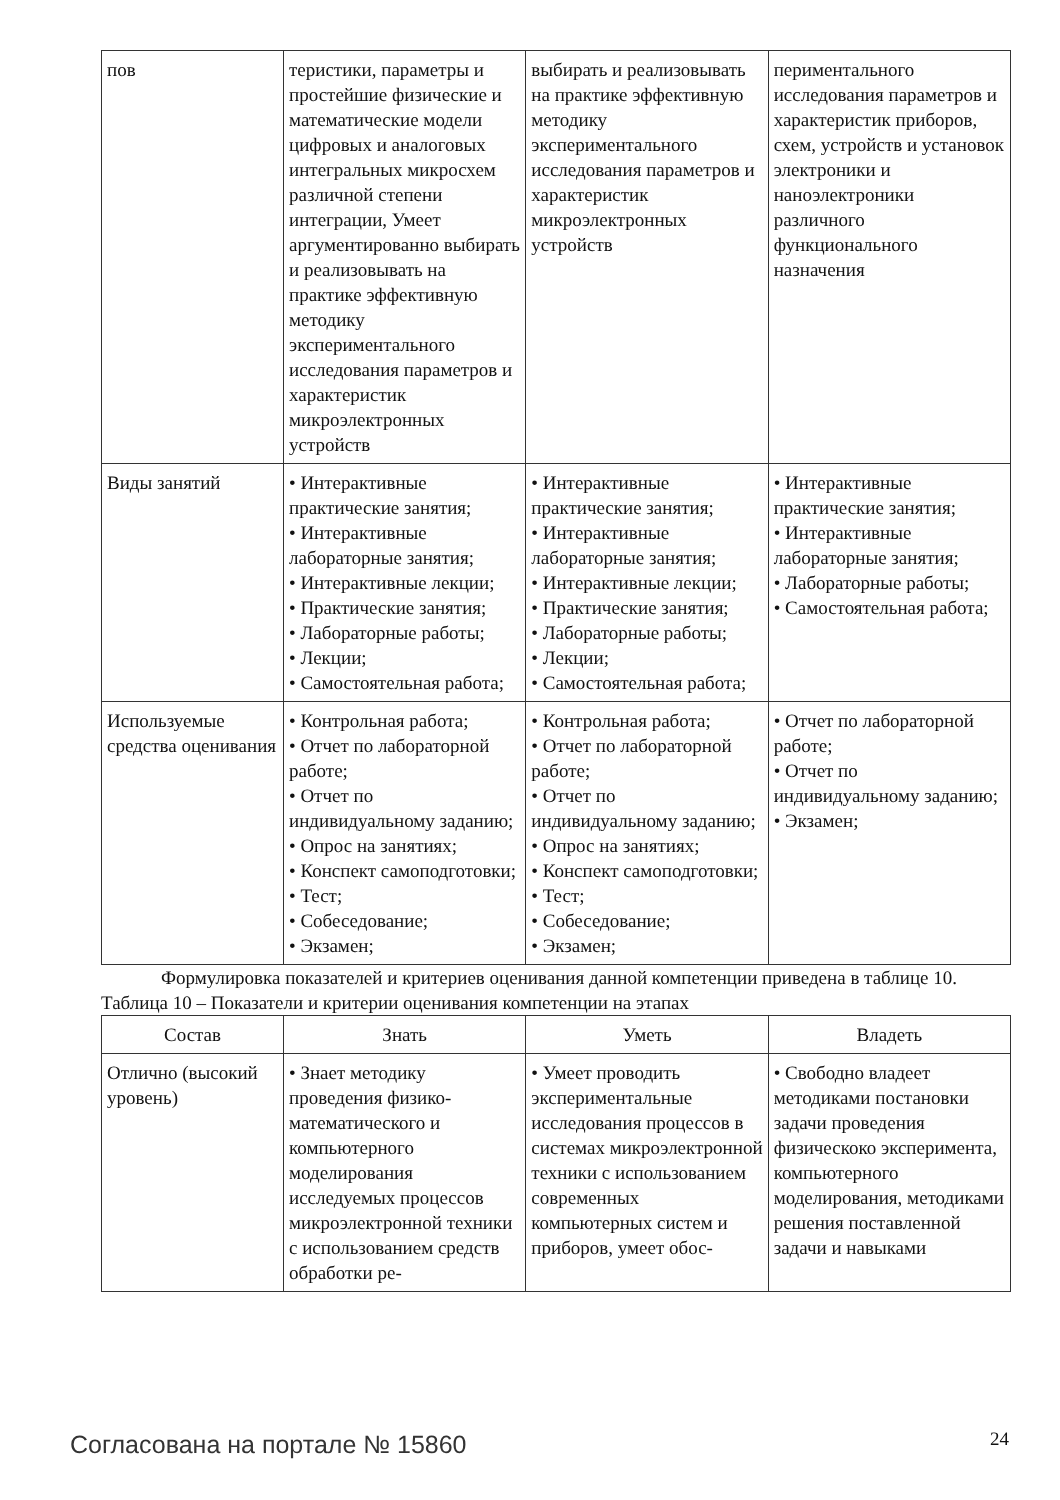| пов | теристики, параметры и простейшие физические и математические модели цифровых и аналоговых интегральных микросхем различной степени интеграции, Умеет аргументированно выбирать и реализовывать на практике эффективную методику экспериментального исследования параметров и характеристик микроэлектронных устройств | выбирать и реализовывать на практике эффективную методику экспериментального исследования параметров и характеристик микроэлектронных устройств | периментального исследования параметров и характеристик приборов, схем, устройств и установок электроники и наноэлектроники различного функционального назначения |
| Виды занятий | • Интерактивные практические занятия; • Интерактивные лабораторные занятия; • Интерактивные лекции; • Практические занятия; • Лабораторные работы; • Лекции; • Самостоятельная работа; | • Интерактивные практические занятия; • Интерактивные лабораторные занятия; • Интерактивные лекции; • Практические занятия; • Лабораторные работы; • Лекции; • Самостоятельная работа; | • Интерактивные практические занятия; • Интерактивные лабораторные занятия; • Лабораторные работы; • Самостоятельная работа; |
| Используемые средства оценивания | • Контрольная работа; • Отчет по лабораторной работе; • Отчет по индивидуальному заданию; • Опрос на занятиях; • Конспект самоподготовки; • Тест; • Собеседование; • Экзамен; | • Контрольная работа; • Отчет по лабораторной работе; • Отчет по индивидуальному заданию; • Опрос на занятиях; • Конспект самоподготовки; • Тест; • Собеседование; • Экзамен; | • Отчет по лабораторной работе; • Отчет по индивидуальному заданию; • Экзамен; |
Формулировка показателей и критериев оценивания данной компетенции приведена в таблице 10.
Таблица 10 – Показатели и критерии оценивания компетенции на этапах
| Состав | Знать | Уметь | Владеть |
| --- | --- | --- | --- |
| Отлично (высокий уровень) | • Знает методику проведения физико-математического и компьютерного моделирования исследуемых процессов микроэлектронной техники с использованием средств обработки ре- | • Умеет проводить экспериментальные исследования процессов в системах микроэлектронной техники с использованием современных компьютерных систем и приборов, умеет обос- | • Свободно владеет методиками постановки задачи проведения физическоко эксперимента, компьютерного моделирования, методиками решения поставленной задачи и навыками |
Согласована на портале № 15860 24